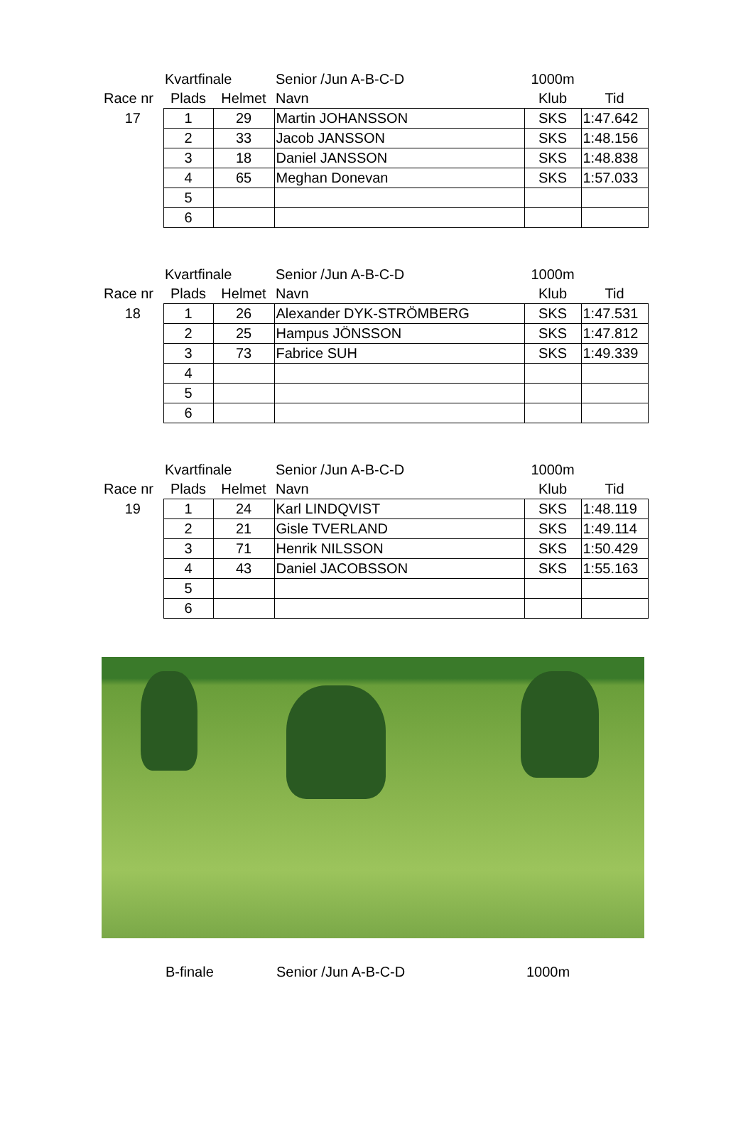| | Kvartfinale | | Senior /Jun A-B-C-D | 1000m | |
| Race nr | Plads | Helmet | Navn | Klub | Tid |
| 17 | 1 | 29 | Martin JOHANSSON | SKS | 1:47.642 |
| | 2 | 33 | Jacob JANSSON | SKS | 1:48.156 |
| | 3 | 18 | Daniel JANSSON | SKS | 1:48.838 |
| | 4 | 65 | Meghan Donevan | SKS | 1:57.033 |
| | 5 | | | | |
| | 6 | | | | |
| | Kvartfinale | | Senior /Jun A-B-C-D | 1000m | |
| Race nr | Plads | Helmet | Navn | Klub | Tid |
| 18 | 1 | 26 | Alexander DYK-STRÖMBERG | SKS | 1:47.531 |
| | 2 | 25 | Hampus JÖNSSON | SKS | 1:47.812 |
| | 3 | 73 | Fabrice SUH | SKS | 1:49.339 |
| | 4 | | | | |
| | 5 | | | | |
| | 6 | | | | |
| | Kvartfinale | | Senior /Jun A-B-C-D | 1000m | |
| Race nr | Plads | Helmet | Navn | Klub | Tid |
| 19 | 1 | 24 | Karl LINDQVIST | SKS | 1:48.119 |
| | 2 | 21 | Gisle TVERLAND | SKS | 1:49.114 |
| | 3 | 71 | Henrik NILSSON | SKS | 1:50.429 |
| | 4 | 43 | Daniel JACOBSSON | SKS | 1:55.163 |
| | 5 | | | | |
| | 6 | | | | |
B-finale Senior /Jun A-B-C-D 1000m